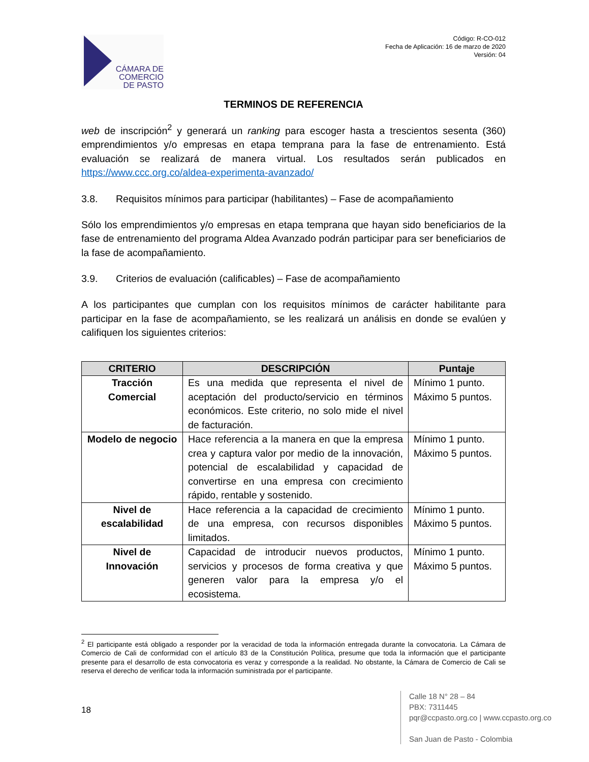CÁMARA DE
COMERCIO
DE PASTO
Código: R-CO-012
Fecha de Aplicación: 16 de marzo de 2020
Versión: 04
TERMINOS DE REFERENCIA
web de inscripción<sup>2</sup> y generará un ranking para escoger hasta a trescientos sesenta (360) emprendimientos y/o empresas en etapa temprana para la fase de entrenamiento. Está evaluación se realizará de manera virtual. Los resultados serán publicados en https://www.ccc.org.co/aldea-experimenta-avanzado/
3.8. Requisitos mínimos para participar (habilitantes) – Fase de acompañamiento
Sólo los emprendimientos y/o empresas en etapa temprana que hayan sido beneficiarios de la fase de entrenamiento del programa Aldea Avanzado podrán participar para ser beneficiarios de la fase de acompañamiento.
3.9. Criterios de evaluación (calificables) – Fase de acompañamiento
A los participantes que cumplan con los requisitos mínimos de carácter habilitante para participar en la fase de acompañamiento, se les realizará un análisis en donde se evalúen y califiquen los siguientes criterios:
| CRITERIO | DESCRIPCIÓN | Puntaje |
| --- | --- | --- |
| Tracción Comercial | Es una medida que representa el nivel de aceptación del producto/servicio en términos económicos. Este criterio, no solo mide el nivel de facturación. | Mínimo 1 punto. Máximo 5 puntos. |
| Modelo de negocio | Hace referencia a la manera en que la empresa crea y captura valor por medio de la innovación, potencial de escalabilidad y capacidad de convertirse en una empresa con crecimiento rápido, rentable y sostenido. | Mínimo 1 punto. Máximo 5 puntos. |
| Nivel de escalabilidad | Hace referencia a la capacidad de crecimiento de una empresa, con recursos disponibles limitados. | Mínimo 1 punto. Máximo 5 puntos. |
| Nivel de Innovación | Capacidad de introducir nuevos productos, servicios y procesos de forma creativa y que generen valor para la empresa y/o el ecosistema. | Mínimo 1 punto. Máximo 5 puntos. |
<sup>2</sup> El participante está obligado a responder por la veracidad de toda la información entregada durante la convocatoria. La Cámara de Comercio de Cali de conformidad con el artículo 83 de la Constitución Política, presume que toda la información que el participante presente para el desarrollo de esta convocatoria es veraz y corresponde a la realidad. No obstante, la Cámara de Comercio de Cali se reserva el derecho de verificar toda la información suministrada por el participante.
18
Calle 18 N° 28 – 84
PBX: 7311445
pqr@ccpasto.org.co | www.ccpasto.org.co
San Juan de Pasto - Colombia